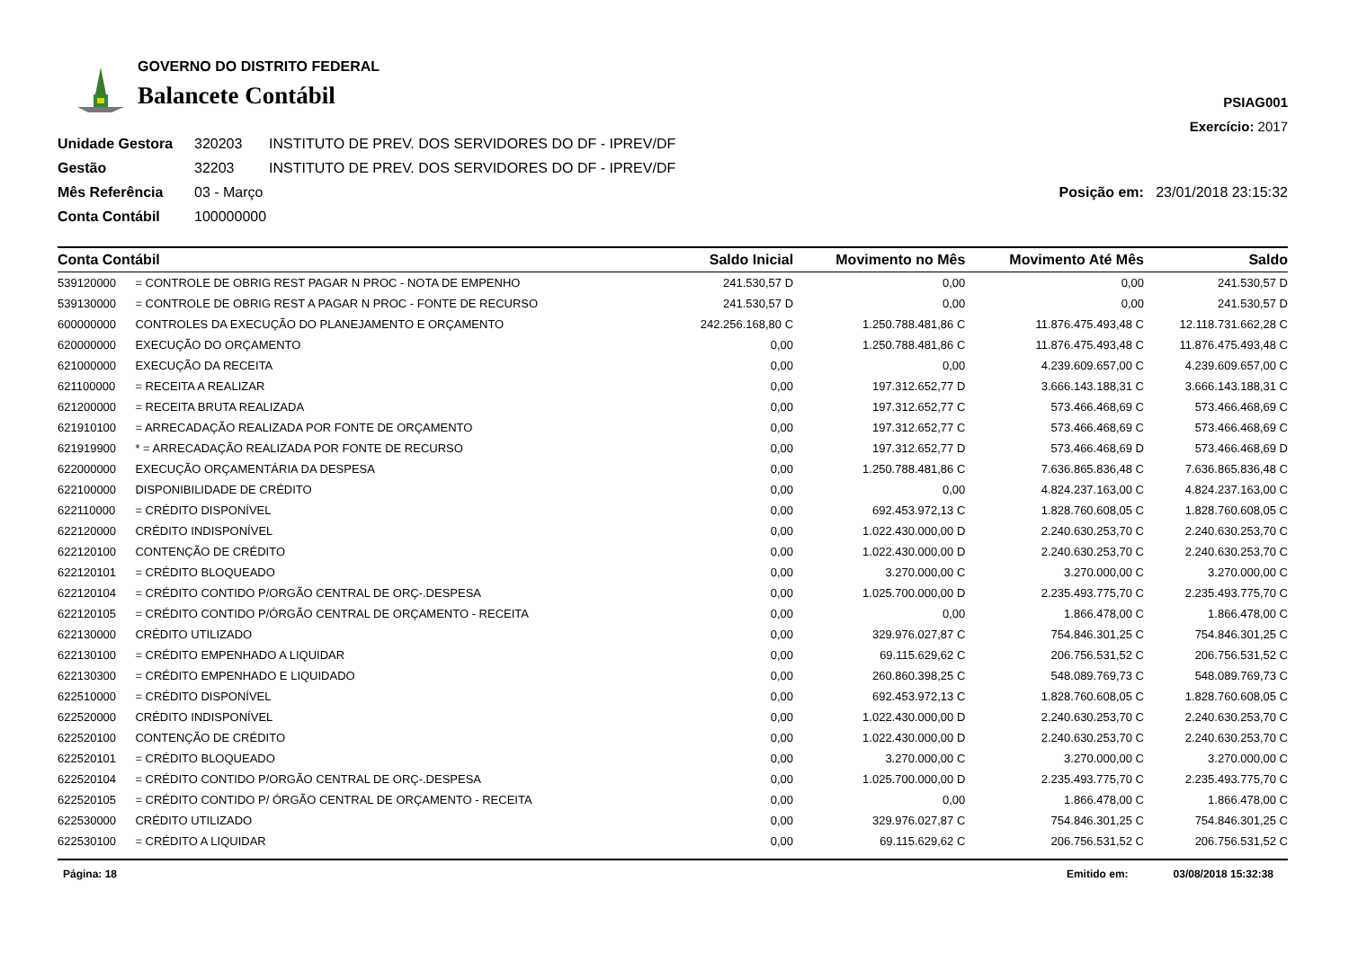GOVERNO DO DISTRITO FEDERAL
Balancete Contábil
PSIAG001
Exercício: 2017
Unidade Gestora 320203 INSTITUTO DE PREV. DOS SERVIDORES DO DF - IPREV/DF Gestão 32203 INSTITUTO DE PREV. DOS SERVIDORES DO DF - IPREV/DF Mês Referência 03 - Março Posição em: 23/01/2018 23:15:32 Conta Contábil 100000000
| Conta Contábil | | Saldo Inicial | Movimento no Mês | Movimento Até Mês | Saldo |
| --- | --- | --- | --- | --- | --- |
| 539120000 | = CONTROLE DE OBRIG REST PAGAR N PROC - NOTA DE EMPENHO | 241.530,57 D | 0,00 | 0,00 | 241.530,57 D |
| 539130000 | = CONTROLE DE OBRIG REST A PAGAR N PROC - FONTE DE RECURSO | 241.530,57 D | 0,00 | 0,00 | 241.530,57 D |
| 600000000 | CONTROLES DA EXECUÇÃO DO PLANEJAMENTO E ORÇAMENTO | 242.256.168,80 C | 1.250.788.481,86 C | 11.876.475.493,48 C | 12.118.731.662,28 C |
| 620000000 | EXECUÇÃO DO ORÇAMENTO | 0,00 | 1.250.788.481,86 C | 11.876.475.493,48 C | 11.876.475.493,48 C |
| 621000000 | EXECUÇÃO DA RECEITA | 0,00 | 0,00 | 4.239.609.657,00 C | 4.239.609.657,00 C |
| 621100000 | = RECEITA A REALIZAR | 0,00 | 197.312.652,77 D | 3.666.143.188,31 C | 3.666.143.188,31 C |
| 621200000 | = RECEITA BRUTA REALIZADA | 0,00 | 197.312.652,77 C | 573.466.468,69 C | 573.466.468,69 C |
| 621910100 | = ARRECADAÇÃO REALIZADA POR FONTE DE ORÇAMENTO | 0,00 | 197.312.652,77 C | 573.466.468,69 C | 573.466.468,69 C |
| 621919900 | * = ARRECADAÇÃO REALIZADA POR FONTE DE RECURSO | 0,00 | 197.312.652,77 D | 573.466.468,69 D | 573.466.468,69 D |
| 622000000 | EXECUÇÃO ORÇAMENTÁRIA DA DESPESA | 0,00 | 1.250.788.481,86 C | 7.636.865.836,48 C | 7.636.865.836,48 C |
| 622100000 | DISPONIBILIDADE DE CRÉDITO | 0,00 | 0,00 | 4.824.237.163,00 C | 4.824.237.163,00 C |
| 622110000 | = CRÉDITO DISPONÍVEL | 0,00 | 692.453.972,13 C | 1.828.760.608,05 C | 1.828.760.608,05 C |
| 622120000 | CRÉDITO INDISPONÍVEL | 0,00 | 1.022.430.000,00 D | 2.240.630.253,70 C | 2.240.630.253,70 C |
| 622120100 | CONTENÇÃO DE CRÉDITO | 0,00 | 1.022.430.000,00 D | 2.240.630.253,70 C | 2.240.630.253,70 C |
| 622120101 | = CRÉDITO BLOQUEADO | 0,00 | 3.270.000,00 C | 3.270.000,00 C | 3.270.000,00 C |
| 622120104 | = CRÉDITO CONTIDO P/ORGÃO CENTRAL DE ORÇ-.DESPESA | 0,00 | 1.025.700.000,00 D | 2.235.493.775,70 C | 2.235.493.775,70 C |
| 622120105 | = CRÉDITO CONTIDO P/ÓRGÃO CENTRAL DE ORÇAMENTO - RECEITA | 0,00 | 0,00 | 1.866.478,00 C | 1.866.478,00 C |
| 622130000 | CRÉDITO UTILIZADO | 0,00 | 329.976.027,87 C | 754.846.301,25 C | 754.846.301,25 C |
| 622130100 | = CRÉDITO EMPENHADO A LIQUIDAR | 0,00 | 69.115.629,62 C | 206.756.531,52 C | 206.756.531,52 C |
| 622130300 | = CRÉDITO EMPENHADO E LIQUIDADO | 0,00 | 260.860.398,25 C | 548.089.769,73 C | 548.089.769,73 C |
| 622510000 | = CRÉDITO DISPONÍVEL | 0,00 | 692.453.972,13 C | 1.828.760.608,05 C | 1.828.760.608,05 C |
| 622520000 | CRÉDITO INDISPONÍVEL | 0,00 | 1.022.430.000,00 D | 2.240.630.253,70 C | 2.240.630.253,70 C |
| 622520100 | CONTENÇÃO DE CRÉDITO | 0,00 | 1.022.430.000,00 D | 2.240.630.253,70 C | 2.240.630.253,70 C |
| 622520101 | = CRÉDITO BLOQUEADO | 0,00 | 3.270.000,00 C | 3.270.000,00 C | 3.270.000,00 C |
| 622520104 | = CRÉDITO CONTIDO P/ORGÃO CENTRAL DE ORÇ-.DESPESA | 0,00 | 1.025.700.000,00 D | 2.235.493.775,70 C | 2.235.493.775,70 C |
| 622520105 | = CRÉDITO CONTIDO P/ ÓRGÃO CENTRAL DE ORÇAMENTO - RECEITA | 0,00 | 0,00 | 1.866.478,00 C | 1.866.478,00 C |
| 622530000 | CRÉDITO UTILIZADO | 0,00 | 329.976.027,87 C | 754.846.301,25 C | 754.846.301,25 C |
| 622530100 | = CRÉDITO A LIQUIDAR | 0,00 | 69.115.629,62 C | 206.756.531,52 C | 206.756.531,52 C |
Página: 18 Emitido em: 03/08/2018 15:32:38